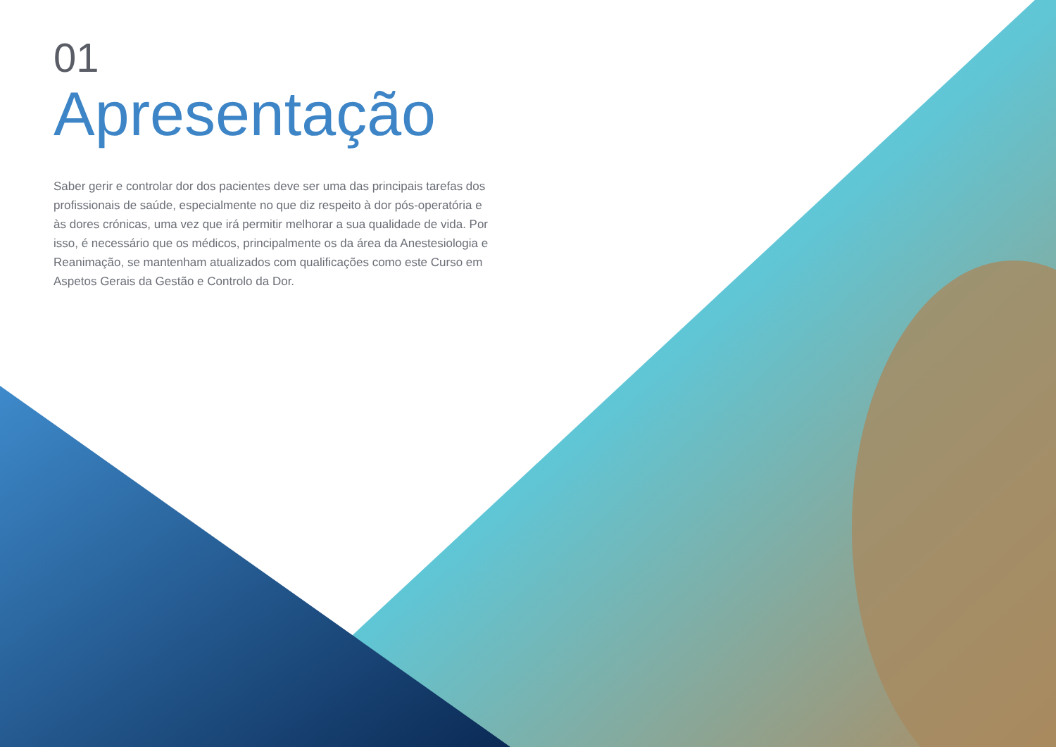01
Apresentação
Saber gerir e controlar dor dos pacientes deve ser uma das principais tarefas dos profissionais de saúde, especialmente no que diz respeito à dor pós-operatória e às dores crónicas, uma vez que irá permitir melhorar a sua qualidade de vida. Por isso, é necessário que os médicos, principalmente os da área da Anestesiologia e Reanimação, se mantenham atualizados com qualificações como este Curso em Aspetos Gerais da Gestão e Controlo da Dor.